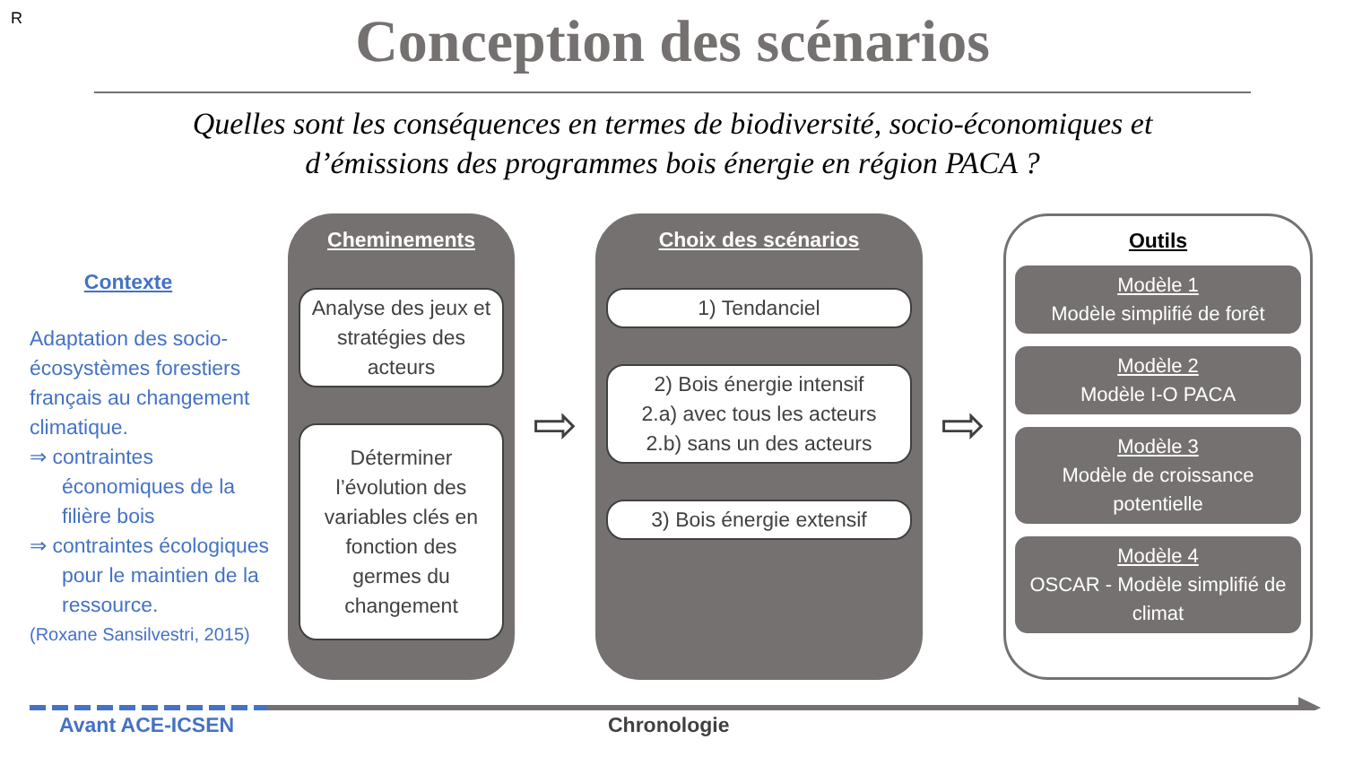R
Conception des scénarios
Quelles sont les conséquences en termes de biodiversité, socio-économiques et
d’émissions des programmes bois énergie en région PACA ?
Contexte
Adaptation des socio-écosystèmes forestiers français au changement climatique.
⇒ contraintes économiques de la filière bois
⇒ contraintes écologiques pour le maintien de la ressource.
(Roxane Sansilvestri, 2015)
Cheminements
Analyse des jeux et stratégies des acteurs
Déterminer l’évolution des variables clés en fonction des germes du changement
⇨
Choix des scénarios
1) Tendanciel
2) Bois énergie intensif
2.a) avec tous les acteurs
2.b) sans un des acteurs
3) Bois énergie extensif
⇨
Outils
Modèle 1
Modèle simplifié de forêt
Modèle 2
Modèle I-O PACA
Modèle 3
Modèle de croissance potentielle
Modèle 4
OSCAR - Modèle simplifié de climat
Avant ACE-ICSEN Chronologie